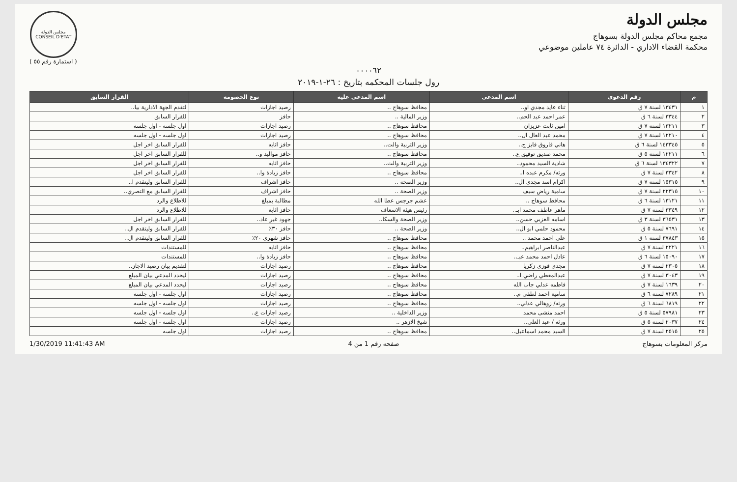مجلس الدولة
مجمع محاكم مجلس الدولة بسوهاج
محكمة القضاء الاداري - الدائرة ٧٤ عاملين موضوعي
مجلس الدولة
CONSEIL D'ETAT
( استمارة رقم ٥٥ )
٠٠٠٠٦٢
رول جلسات المحكمه بتاريخ : ٢٦-١-٢٠١٩
| م | رقم الدعوى | اسم المدعي | اسم المدعي عليه | نوع الخصومة | القرار السابق |
| --- | --- | --- | --- | --- | --- |
| ١ | ١٣٤٣١ لسنة ٧ ق | ثناء عايد مجدي او.. | محافظ سوهاج .. | رصيد اجازات | لتقدم الجهة الادارية بيا.. |
| ٢ | ٣٣٤٤ لسنة ٦ ق | عمر احمد عبد الحم.. | وزير المالية .. | حافز | للقرار السابق |
| ٣ | ١٣٢١١ لسنة ٧ ق | امين ثابت عزيزان | محافظ سوهاج .. | رصيد اجازات | اول جلسه - اول جلسه |
| ٤ | ١٢٢١٠ لسنة ٧ ق | محمد عبد العال ال.. | محافظ سوهاج .. | رصيد اجازات | اول جلسه - اول جلسه |
| ٥ | ١٤٣٣٤٥ لسنة ٦ ق | هاني فاروق فايز ج.. | وزير التربية والت.. | حافز اثابه | للقرار السابق اخر اجل |
| ٦ | ١٢٢١١ لسنة ٥ ق | محمد صديق توفيق ع.. | محافظ سوهاج .. | حافز مواليد و.. | للقرار السابق اخر اجل |
| ٧ | ١٣٤٣٢٢ لسنة ٦ ق | شادية السيد محمود.. | وزير التربية والت.. | حافز اثابه | للقرار السابق اخر اجل |
| ٨ | ٣٣٤٢ لسنة ٧ ق | ورثه/ مكرم عبده ا.. | محافظ سوهاج .. | حافز زيادة وا.. | للقرار السابق اخر اجل |
| ٩ | ١٥٣١٥ لسنة ٧ ق | اكرام اسد مجدي ال.. | وزير الصحة .. | حافز اشراف | للقرار السابق وليتقدم ا.. |
| ١٠ | ٢٢٣١٥ لسنة ٧ ق | سامية رياض سيف | وزير الصحة .. | حافز اشراف | للقرار السابق مع التصري.. |
| ١١ | ١٣١٢١ لسنة ٦ ق | محافظ سوهاج .. | عشم جرجس عطا الله | مطالبة بمبلغ | للاطلاع والرد |
| ١٢ | ٣٣٤٩ لسنة ٧ ق | ماهر عاطف محمد ابـ.. | رئيس هيئة الاسعاف | حافز اثابة | للاطلاع والرد |
| ١٣ | ٣٦٥٣١ لسنة ٣ ق | اسامه العزبي حسن.. | وزير الصحة والسكا.. | جهود غير عاد.. | للقرار السابق اخر اجل |
| ١٤ | ٧٦٩١ لسنة ٥ ق | محمود حلمي ابو ال.. | وزير الصحة .. | حافز ٣٠٪ | للقرار السابق وليتقدم ال.. |
| ١٥ | ٣٧٨٤٣ لسنة ١ ق | علي احمد محمد .. | محافظ سوهاج .. | حافز شهري ٢٠٪ | للقرار السابق وليتقدم ال.. |
| ١٦ | ٢٢٢١ لسنة ٧ ق | عبدالناصر ابراهيم.. | محافظ سوهاج .. | حافز اثابه | للمستندات |
| ١٧ | ١٥٠٩٠ لسنة ٦ ق | عادل احمد محمد عبـ.. | محافظ سوهاج .. | حافز زيادة وا.. | للمستندات |
| ١٨ | ٢٣٠٥ لسنة ٧ ق | مجدي فوزي زكريا | محافظ سوهاج .. | رصيد اجازات | لتقديم بيان رصيد الاجاز.. |
| ١٩ | ٣٠٤٣ لسنة ٧ ق | عبدالمعطي راضي ا.. | محافظ سوهاج .. | رصيد اجازات | ليحدد المدعي بيان المبلغ |
| ٢٠ | ١٦٣٩ لسنة ٧ ق | فاطمه عدلي جاب الله | محافظ سوهاج .. | رصيد اجازات | ليحدد المدعي بيان المبلغ |
| ٢١ | ٧٢٨٩ لسنة ٦ ق | سامية احمد لطفي م.. | محافظ سوهاج .. | رصيد اجازات | اول جلسه - اول جلسه |
| ٢٢ | ٦٨١٩ لسنة ٦ ق | ورثه/ زوهالي عدلي.. | محافظ سوهاج .. | رصيد اجازات | اول جلسه - اول جلسه |
| ٢٣ | ٥٧٩٨١ لسنة ٥ ق | احمد منشى محمد | وزير الداخلية .. | رصيد اجازات ع.. | اول جلسه - اول جلسه |
| ٢٤ | ٢٠٣٧ لسنة ٥ ق | ورثه / عبد العلي.. | شيخ الازهر .. | رصيد اجازات | اول جلسه - اول جلسه |
| ٢٥ | ٢٥١٥ لسنة ٧ ق | السيد محمد اسماعيل.. | محافظ سوهاج .. | رصيد اجازات | اول جلسه |
مركز المعلومات بسوهاج صفحه رقم 1 من 4 1/30/2019 11:41:43 AM